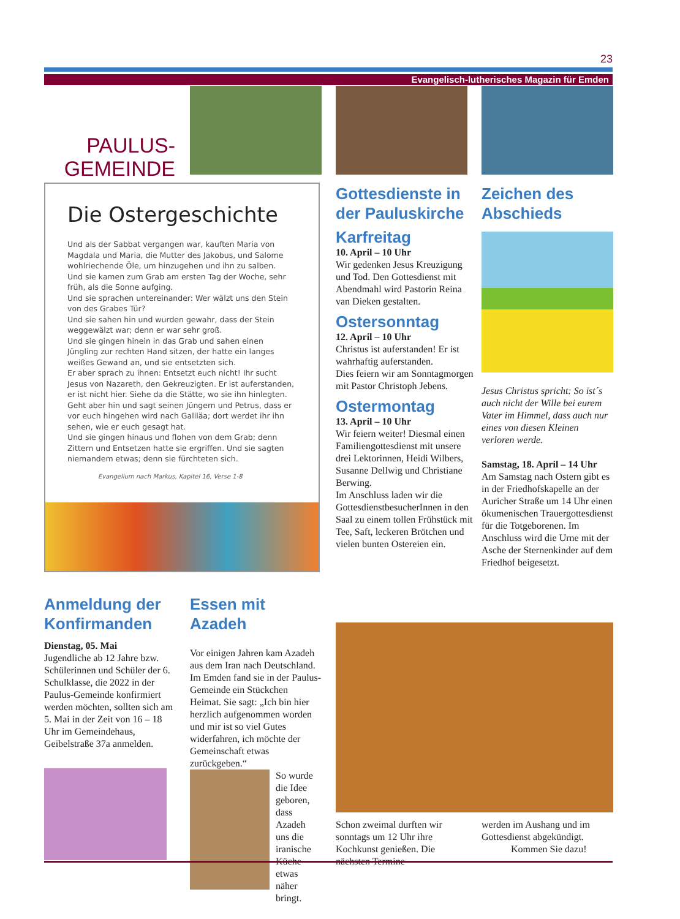23
Evangelisch-lutherisches Magazin für Emden
PAULUS-
GEMEINDE
Die Ostergeschichte
Und als der Sabbat vergangen war, kauften Maria von Magdala und Maria, die Mutter des Jakobus, und Salome wohlriechende Öle, um hinzugehen und ihn zu salben.
Und sie kamen zum Grab am ersten Tag der Woche, sehr früh, als die Sonne aufging.
Und sie sprachen untereinander: Wer wälzt uns den Stein von des Grabes Tür?
Und sie sahen hin und wurden gewahr, dass der Stein weggewälzt war; denn er war sehr groß.
Und sie gingen hinein in das Grab und sahen einen Jüngling zur rechten Hand sitzen, der hatte ein langes weißes Gewand an, und sie entsetzten sich.
Er aber sprach zu ihnen: Entsetzt euch nicht! Ihr sucht Jesus von Nazareth, den Gekreuzigten. Er ist auferstanden, er ist nicht hier. Siehe da die Stätte, wo sie ihn hinlegten.
Geht aber hin und sagt seinen Jüngern und Petrus, dass er vor euch hingehen wird nach Galiläa; dort werdet ihr ihn sehen, wie er euch gesagt hat.
Und sie gingen hinaus und flohen von dem Grab; denn Zittern und Entsetzen hatte sie ergriffen. Und sie sagten niemandem etwas; denn sie fürchteten sich.
Evangelium nach Markus, Kapitel 16, Verse 1-8
Gottesdienste in der Pauluskirche
Karfreitag
10. April – 10 Uhr
Wir gedenken Jesus Kreuzigung und Tod. Den Gottesdienst mit Abendmahl wird Pastorin Reina van Dieken gestalten.
Ostersonntag
12. April – 10 Uhr
Christus ist auferstanden! Er ist wahrhaftig auferstanden.
Dies feiern wir am Sonntagmorgen mit Pastor Christoph Jebens.
Ostermontag
13. April – 10 Uhr
Wir feiern weiter! Diesmal einen Familiengottesdienst mit unsere drei Lektorinnen, Heidi Wilbers, Susanne Dellwig und Christiane Berwing.
Im Anschluss laden wir die GottesdienstbesucherInnen in den Saal zu einem tollen Frühstück mit Tee, Saft, leckeren Brötchen und vielen bunten Ostereien ein.
Zeichen des Abschieds
Jesus Christus spricht: So ist´s auch nicht der Wille bei eurem Vater im Himmel, dass auch nur eines von diesen Kleinen verloren werde.
Samstag, 18. April – 14 Uhr
Am Samstag nach Ostern gibt es in der Friedhofskapelle an der Auricher Straße um 14 Uhr einen ökumenischen Trauergottesdienst für die Totgeborenen. Im Anschluss wird die Urne mit der Asche der Sternenkinder auf dem Friedhof beigesetzt.
Anmeldung der Konfirmanden
Dienstag, 05. Mai
Jugendliche ab 12 Jahre bzw. Schülerinnen und Schüler der 6. Schulklasse, die 2022 in der Paulus-Gemeinde konfirmiert werden möchten, sollten sich am 5. Mai in der Zeit von 16 – 18 Uhr im Gemeindehaus, Geibelstraße 37a anmelden.
Essen mit Azadeh
Vor einigen Jahren kam Azadeh aus dem Iran nach Deutschland. Im Emden fand sie in der Paulus-Gemeinde ein Stückchen Heimat. Sie sagt: „Ich bin hier herzlich aufgenommen worden und mir ist so viel Gutes widerfahren, ich möchte der Gemeinschaft etwas zurückgeben.“
So wurde die Idee geboren, dass Azadeh uns die iranische Küche etwas näher bringt.
Schon zweimal durften wir sonntags um 12 Uhr ihre Kochkunst genießen. Die nächsten Termine
werden im Aushang und im Gottesdienst abgekündigt.
Kommen Sie dazu!